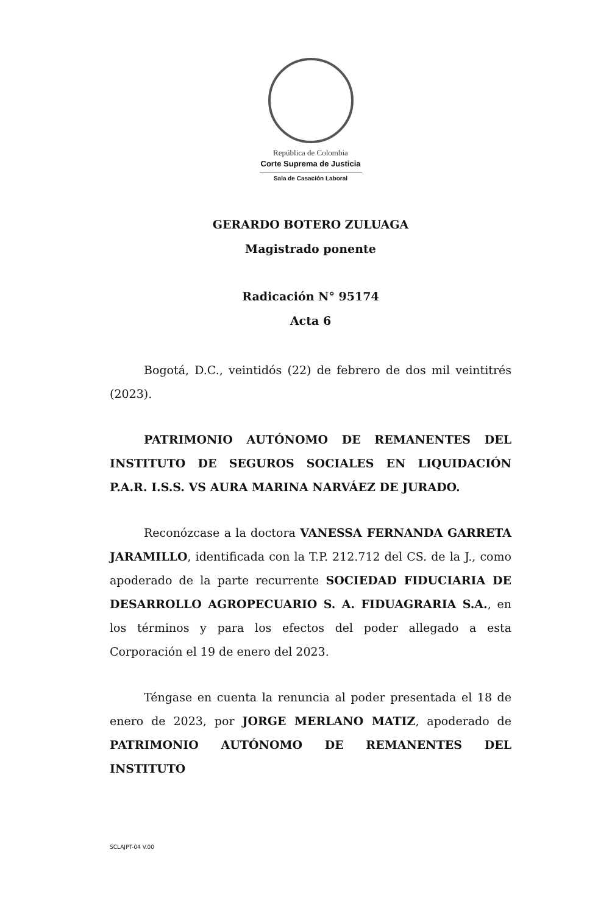República de Colombia
Corte Suprema de Justicia
Sala de Casación Laboral
GERARDO BOTERO ZULUAGA
Magistrado ponente
Radicación N° 95174
Acta 6
Bogotá, D.C., veintidós (22) de febrero de dos mil veintitrés (2023).
PATRIMONIO AUTÓNOMO DE REMANENTES DEL INSTITUTO DE SEGUROS SOCIALES EN LIQUIDACIÓN P.A.R. I.S.S. VS AURA MARINA NARVÁEZ DE JURADO.
Reconózcase a la doctora VANESSA FERNANDA GARRETA JARAMILLO, identificada con la T.P. 212.712 del CS. de la J., como apoderado de la parte recurrente SOCIEDAD FIDUCIARIA DE DESARROLLO AGROPECUARIO S. A. FIDUAGRARIA S.A., en los términos y para los efectos del poder allegado a esta Corporación el 19 de enero del 2023.
Téngase en cuenta la renuncia al poder presentada el 18 de enero de 2023, por JORGE MERLANO MATIZ, apoderado de PATRIMONIO AUTÓNOMO DE REMANENTES DEL INSTITUTO
SCLAJPT-04 V.00